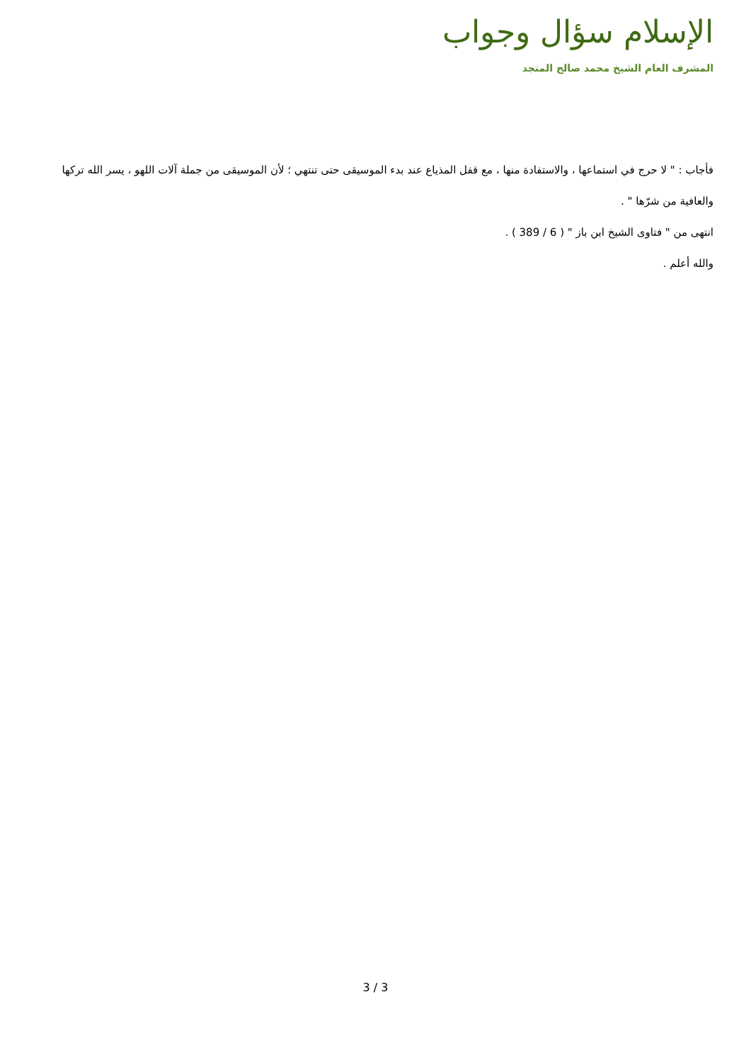الإسلام سؤال وجواب
المشرف العام الشيخ محمد صالح المنجد
فأجاب : " لا حرج في استماعها ، والاستفادة منها ، مع قفل المذياع عند بدء الموسيقى حتى تنتهي ؛ لأن الموسيقى من جملة آلات اللهو ، يسر الله تركها والعافية من شرّها " .
انتهى من " فتاوى الشيخ ابن باز " ( 6 / 389 ) .
والله أعلم .
3 / 3